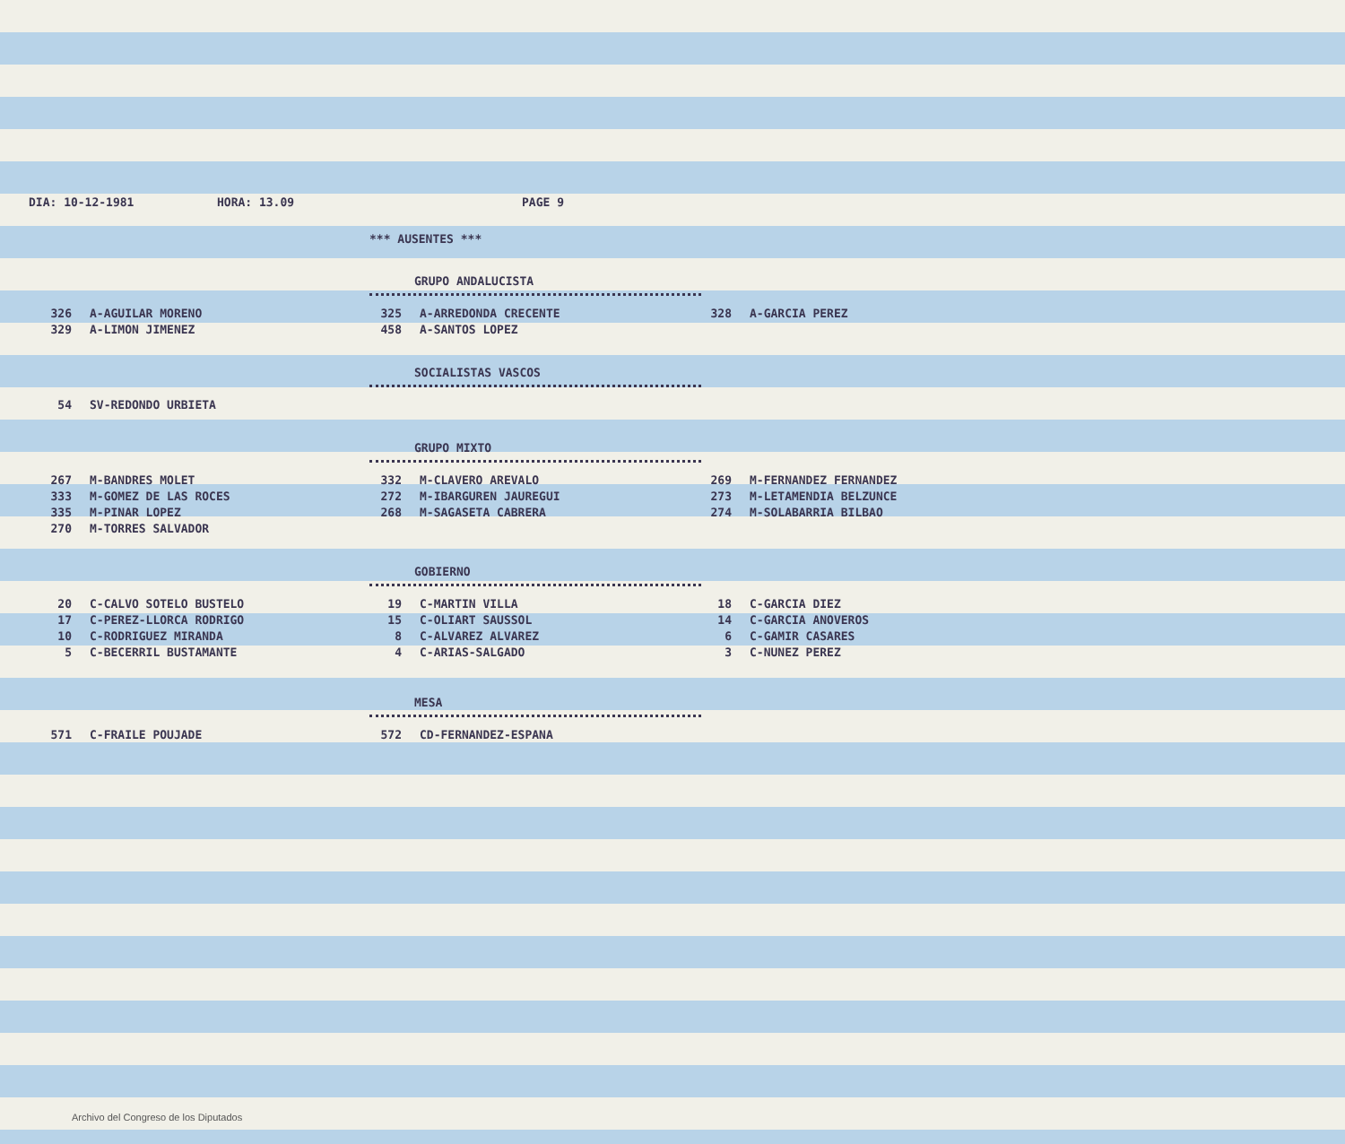DIA: 10-12-1981 HORA: 13.09 PAGE 9
*** AUSENTES ***
GRUPO ANDALUCISTA
| 326 | A-AGUILAR MORENO | 325 | A-ARREDONDA CRECENTE | 328 | A-GARCIA PEREZ |
| 329 | A-LIMON JIMENEZ | 458 | A-SANTOS LOPEZ | | |
SOCIALISTAS VASCOS
| 54 | SV-REDONDO URBIETA |
GRUPO MIXTO
| 267 | M-BANDRES MOLET | 332 | M-CLAVERO AREVALO | 269 | M-FERNANDEZ FERNANDEZ |
| 333 | M-GOMEZ DE LAS ROCES | 272 | M-IBARGUREN JAUREGUI | 273 | M-LETAMENDIA BELZUNCE |
| 335 | M-PINAR LOPEZ | 268 | M-SAGASETA CABRERA | 274 | M-SOLABARRIA BILBAO |
| 270 | M-TORRES SALVADOR | | | | |
GOBIERNO
| 20 | C-CALVO SOTELO BUSTELO | 19 | C-MARTIN VILLA | 18 | C-GARCIA DIEZ |
| 17 | C-PEREZ-LLORCA RODRIGO | 15 | C-OLIART SAUSSOL | 14 | C-GARCIA ANOVEROS |
| 10 | C-RODRIGUEZ MIRANDA | 8 | C-ALVAREZ ALVAREZ | 6 | C-GAMIR CASARES |
| 5 | C-BECERRIL BUSTAMANTE | 4 | C-ARIAS-SALGADO | 3 | C-NUNEZ PEREZ |
MESA
| 571 | C-FRAILE POUJADE | 572 | CD-FERNANDEZ-ESPANA |
Archivo del Congreso de los Diputados